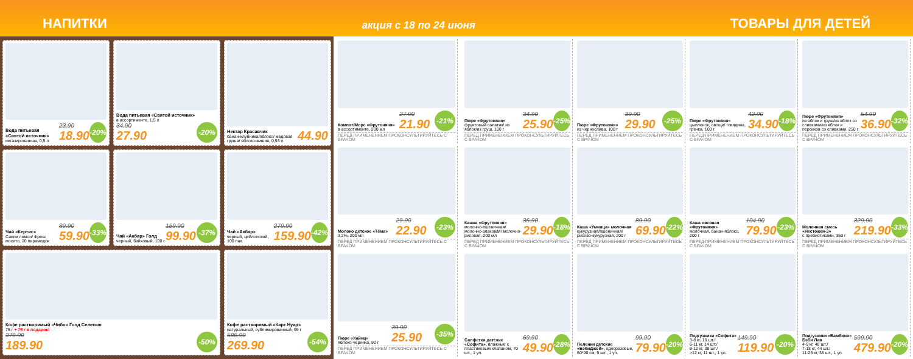НАПИТКИ акция с 18 по 24 июня ТОВАРЫ ДЛЯ ДЕТЕЙ
Вода питьевая «Святой источник»
негазированная, 0,5 л
23.90
18.90
-20%
Вода питьевая «Святой источник»
в ассортименте, 1,5 л
34.90
27.90
-20%
Нектар Красавчик
банан-клубника/яблоко/ медовая груша/ яблоко-вишня, 0,93 л
44.90
Чай «Кертис»
Санни лемон/ Фреш мохито, 20 пирамидок
89.90
59.90
-33%
Чай «Акбар» Голд
черный, байховый, 100 г
159.90
99.90
-37%
Чай «Акбар»
черный, цейлонский, 100 пак.
279.90
159.90
-42%
Кофе растворимый «Чибо» Голд Селекшн
75 г + 75 г в подарок!
379.90
189.90
-50%
Кофе растворимый «Карт Нуар»
натуральный, сублимированный, 95 г
586.90
269.90
-54%
Компот/Морс «Фрутоняня»
в ассортименте, 200 мл
27.90
21.90
-21%
ПЕРЕД ПРИМЕНЕНИЕМ ПРОКОНСУЛЬТИРУЙТЕСЬ С ВРАЧОМ
Молоко детское «Тёма»
3,2%, 200 мл
29.90
22.90
-23%
ПЕРЕД ПРИМЕНЕНИЕМ ПРОКОНСУЛЬТИРУЙТЕСЬ С ВРАЧОМ
Пюре «Хайнц»
яблоко-черника, 90 г
39.90
25.90
-35%
ПЕРЕД ПРИМЕНЕНИЕМ ПРОКОНСУЛЬТИРУЙТЕСЬ С ВРАЧОМ
Пюре «Фрутоняня»
фруктовый салатик/ из яблок/из груш, 100 г
34.90
25.90
-25%
ПЕРЕД ПРИМЕНЕНИЕМ ПРОКОНСУЛЬТИРУЙТЕСЬ С ВРАЧОМ
Пюре «Фрутоняня»
из чернослива, 100 г
39.90
29.90
-25%
ПЕРЕД ПРИМЕНЕНИЕМ ПРОКОНСУЛЬТИРУЙТЕСЬ С ВРАЧОМ
Пюре «Фрутоняня»
цыпленок, овощи/ говядина, гречка, 100 г
42.90
34.90
-18%
ПЕРЕД ПРИМЕНЕНИЕМ ПРОКОНСУЛЬТИРУЙТЕСЬ С ВРАЧОМ
Пюре «Фрутоняня»
из яблок и груш/из яблок со сливками/из яблок и персиков со сливками, 250 г
54.90
36.90
-32%
ПЕРЕД ПРИМЕНЕНИЕМ ПРОКОНСУЛЬТИРУЙТЕСЬ С ВРАЧОМ
Кашка «Фрутоняня»
молочно-пшеничная/ молочно-злаковая/ молочно-рисовая, 200 мл
36.90
29.90
-18%
ПЕРЕД ПРИМЕНЕНИЕМ ПРОКОНСУЛЬТИРУЙТЕСЬ С ВРАЧОМ
Каша «Умница» молочная
кукурузная/пшеничная/ рисово-кукурузная, 200 г
89.90
69.90
-22%
ПЕРЕД ПРИМЕНЕНИЕМ ПРОКОНСУЛЬТИРУЙТЕСЬ С ВРАЧОМ
Каша овсяная «Фрутоняня»
молочная, банан-яблоко, 200 г
104.90
79.90
-23%
ПЕРЕД ПРИМЕНЕНИЕМ ПРОКОНСУЛЬТИРУЙТЕСЬ С ВРАЧОМ
Молочная смесь «Нестожен-3»
с пребиотиками, 350 г
329.90
219.90
-33%
ПЕРЕД ПРИМЕНЕНИЕМ ПРОКОНСУЛЬТИРУЙТЕСЬ С ВРАЧОМ
Салфетки детские «Софита», влажные с пластиковым клапаном, 70 шт., 1 уп.
69.90
49.90
-28%
Пеленки детские «БэбиДжой», одноразовые, 60*90 см, 5 шт., 1 уп.
99.90
79.90
-20%
Подгузники «Софита»
3-8 кг, 16 шт./
6-11 кг, 14 шт./
9-12 кг, 38 шт./
>12 кг, 11 шт., 1 уп.
149.90
119.90
-20%
Подгузники «Бамбино» Бэби Лав
4-9 кг, 48 шт./
7-18 кг, 44 шт./
11-25 кг, 38 шт., 1 уп.
599.90
479.90
-20%